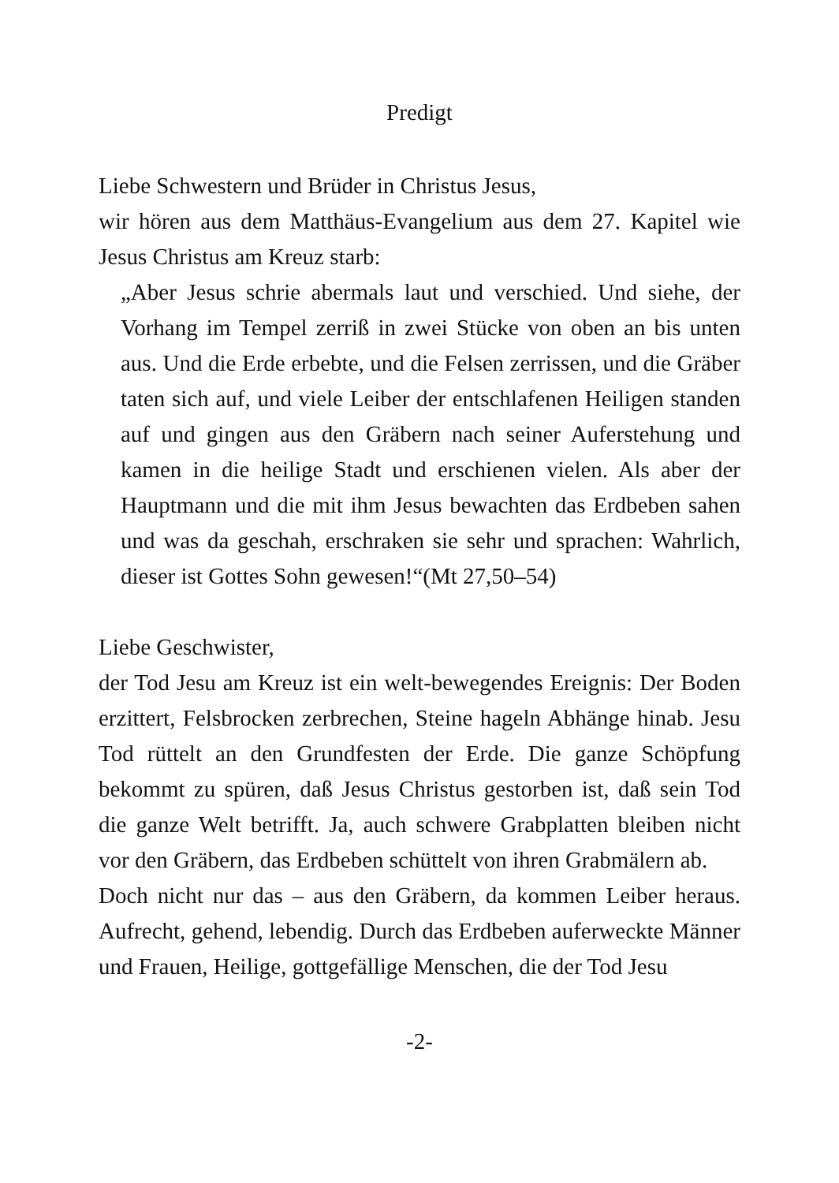Predigt
Liebe Schwestern und Brüder in Christus Jesus,
wir hören aus dem Matthäus-Evangelium aus dem 27. Kapitel wie Jesus Christus am Kreuz starb:
„Aber Jesus schrie abermals laut und verschied. Und siehe, der Vorhang im Tempel zerriß in zwei Stücke von oben an bis unten aus. Und die Erde erbebte, und die Felsen zerrissen, und die Gräber taten sich auf, und viele Leiber der entschlafenen Heiligen standen auf und gingen aus den Gräbern nach seiner Auferstehung und kamen in die heilige Stadt und erschienen vielen. Als aber der Hauptmann und die mit ihm Jesus bewachten das Erdbeben sahen und was da geschah, erschraken sie sehr und sprachen: Wahrlich, dieser ist Gottes Sohn gewesen!“(Mt 27,50–54)
Liebe Geschwister,
der Tod Jesu am Kreuz ist ein welt-bewegendes Ereignis: Der Boden erzittert, Felsbrocken zerbrechen, Steine hageln Abhänge hinab. Jesu Tod rüttelt an den Grundfesten der Erde. Die ganze Schöpfung bekommt zu spüren, daß Jesus Christus gestorben ist, daß sein Tod die ganze Welt betrifft. Ja, auch schwere Grabplatten bleiben nicht vor den Gräbern, das Erdbeben schüttelt von ihren Grabmälern ab.
Doch nicht nur das – aus den Gräbern, da kommen Leiber heraus. Aufrecht, gehend, lebendig. Durch das Erdbeben auferweckte Männer und Frauen, Heilige, gottgefällige Menschen, die der Tod Jesu
-2-